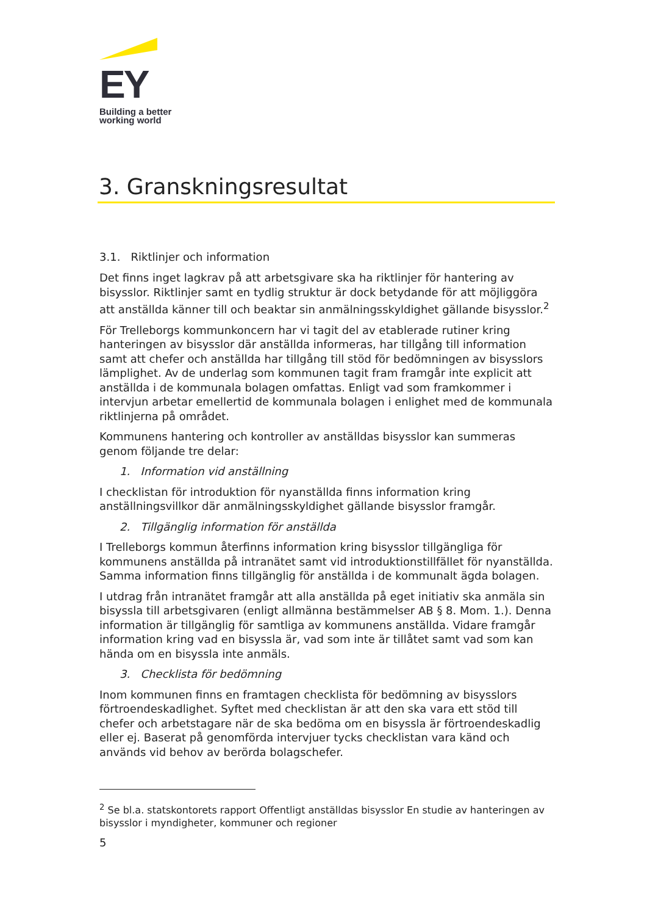EY
Building a better
working world
3. Granskningsresultat
3.1. Riktlinjer och information
Det finns inget lagkrav på att arbetsgivare ska ha riktlinjer för hantering av bisysslor. Riktlinjer samt en tydlig struktur är dock betydande för att möjliggöra att anställda känner till och beaktar sin anmälningsskyldighet gällande bisysslor.<sup>2</sup>
För Trelleborgs kommunkoncern har vi tagit del av etablerade rutiner kring hanteringen av bisysslor där anställda informeras, har tillgång till information samt att chefer och anställda har tillgång till stöd för bedömningen av bisysslors lämplighet. Av de underlag som kommunen tagit fram framgår inte explicit att anställda i de kommunala bolagen omfattas. Enligt vad som framkommer i intervjun arbetar emellertid de kommunala bolagen i enlighet med de kommunala riktlinjerna på området.
Kommunens hantering och kontroller av anställdas bisysslor kan summeras genom följande tre delar:
1. Information vid anställning
I checklistan för introduktion för nyanställda finns information kring anställningsvillkor där anmälningsskyldighet gällande bisysslor framgår.
2. Tillgänglig information för anställda
I Trelleborgs kommun återfinns information kring bisysslor tillgängliga för kommunens anställda på intranätet samt vid introduktionstillfället för nyanställda. Samma information finns tillgänglig för anställda i de kommunalt ägda bolagen.
I utdrag från intranätet framgår att alla anställda på eget initiativ ska anmäla sin bisyssla till arbetsgivaren (enligt allmänna bestämmelser AB § 8. Mom. 1.). Denna information är tillgänglig för samtliga av kommunens anställda. Vidare framgår information kring vad en bisyssla är, vad som inte är tillåtet samt vad som kan hända om en bisyssla inte anmäls.
3. Checklista för bedömning
Inom kommunen finns en framtagen checklista för bedömning av bisysslors förtroendeskadlighet. Syftet med checklistan är att den ska vara ett stöd till chefer och arbetstagare när de ska bedöma om en bisyssla är förtroendeskadlig eller ej. Baserat på genomförda intervjuer tycks checklistan vara känd och används vid behov av berörda bolagschefer.
<sup>2</sup> Se bl.a. statskontorets rapport Offentligt anställdas bisysslor En studie av hanteringen av bisysslor i myndigheter, kommuner och regioner
5